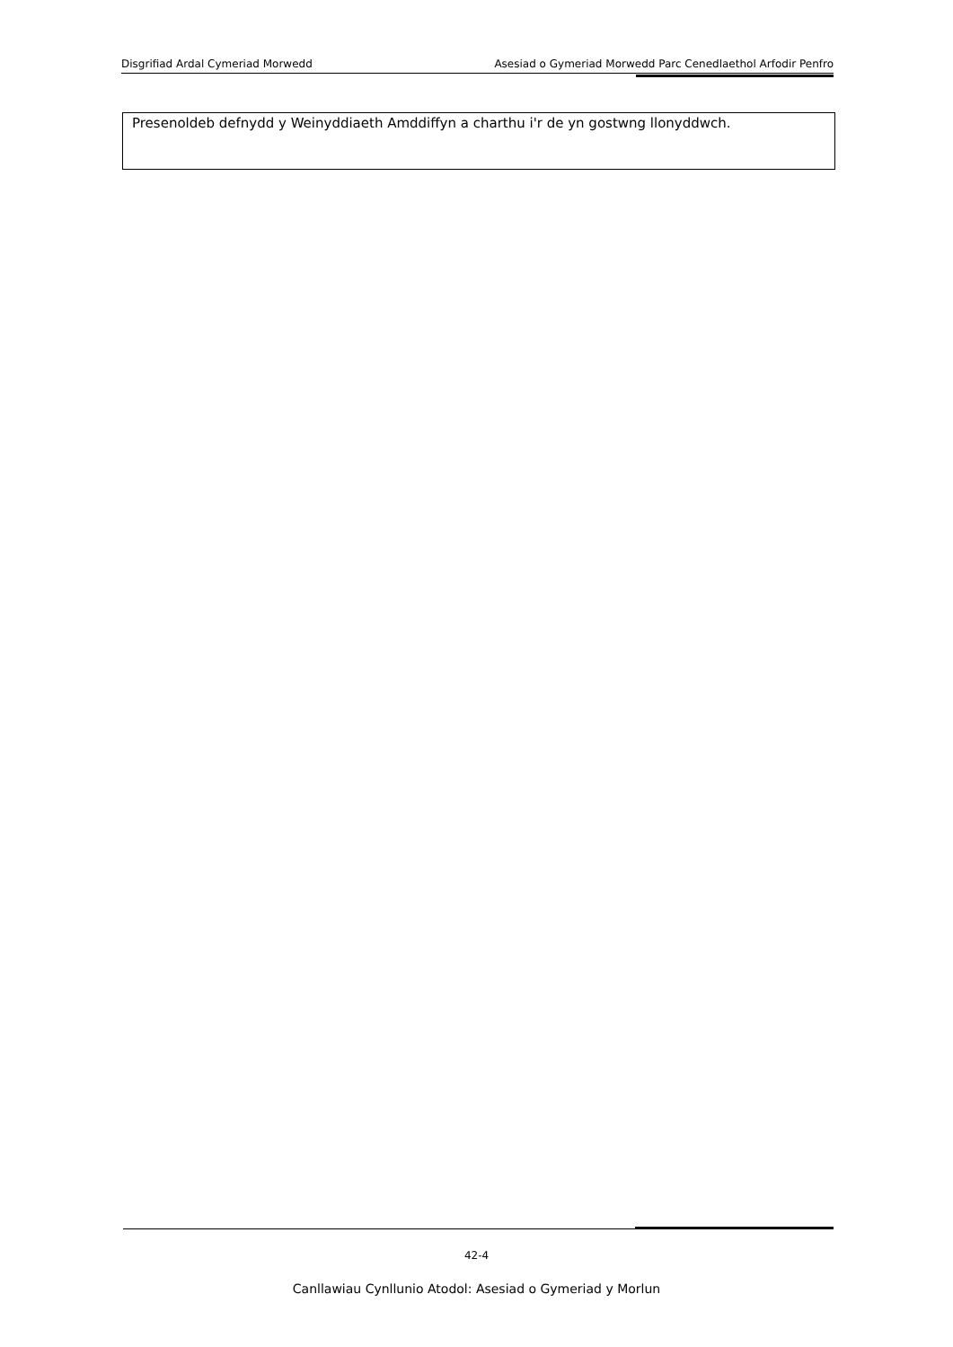Disgrifiad Ardal Cymeriad Morwedd Asesiad o Gymeriad Morwedd Parc Cenedlaethol Arfodir Penfro
Presenoldeb defnydd y Weinyddiaeth Amddiffyn a charthu i'r de yn gostwng llonyddwch.
42-4
Canllawiau Cynllunio Atodol: Asesiad o Gymeriad y Morlun